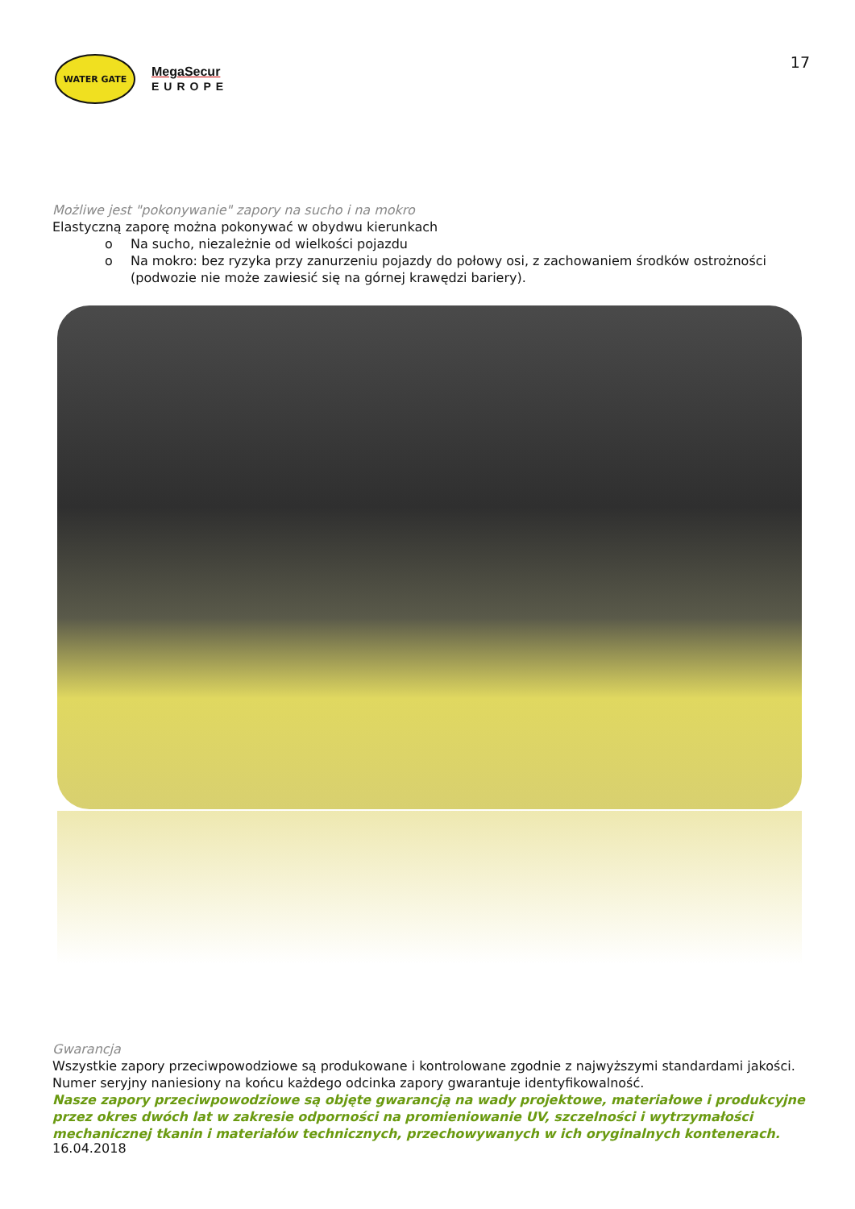WATER GATE
MegaSecur
EUROPE
17
Możliwe jest "pokonywanie" zapory na sucho i na mokro
Elastyczną zaporę można pokonywać w obydwu kierunkach
o Na sucho, niezależnie od wielkości pojazdu
o Na mokro: bez ryzyka przy zanurzeniu pojazdy do połowy osi, z zachowaniem środków ostrożności (podwozie nie może zawiesić się na górnej krawędzi bariery).
Gwarancja
Wszystkie zapory przeciwpowodziowe są produkowane i kontrolowane zgodnie z najwyższymi standardami jakości. Numer seryjny naniesiony na końcu każdego odcinka zapory gwarantuje identyfikowalność.
Nasze zapory przeciwpowodziowe są objęte gwarancją na wady projektowe, materiałowe i produkcyjne przez okres dwóch lat w zakresie odporności na promieniowanie UV, szczelności i wytrzymałości mechanicznej tkanin i materiałów technicznych, przechowywanych w ich oryginalnych kontenerach.
16.04.2018